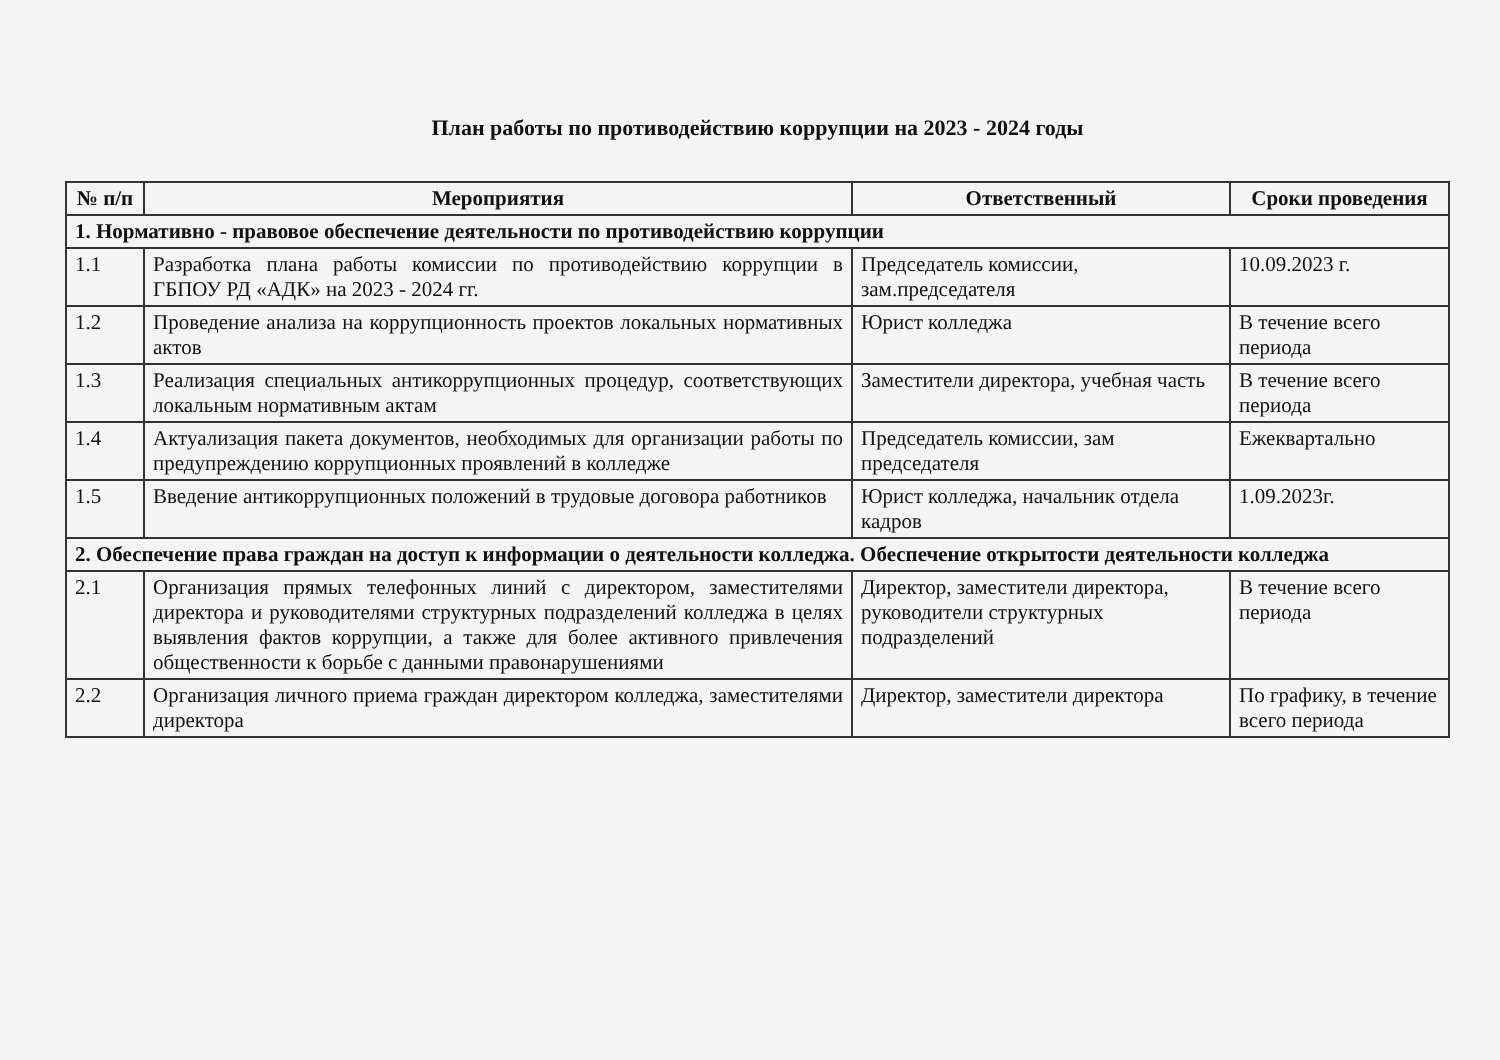План работы по противодействию коррупции на 2023 - 2024 годы
| № п/п | Мероприятия | Ответственный | Сроки проведения |
| --- | --- | --- | --- |
| 1. Нормативно - правовое обеспечение деятельности по противодействию коррупции | | | |
| 1.1 | Разработка плана работы комиссии по противодействию коррупции в ГБПОУ РД «АДК» на 2023 - 2024 гг. | Председатель комиссии, зам.председателя | 10.09.2023 г. |
| 1.2 | Проведение анализа на коррупционность проектов локальных нормативных актов | Юрист колледжа | В течение всего периода |
| 1.3 | Реализация специальных антикоррупционных процедур, соответствующих локальным нормативным актам | Заместители директора, учебная часть | В течение всего периода |
| 1.4 | Актуализация пакета документов, необходимых для организации работы по предупреждению коррупционных проявлений в колледже | Председатель комиссии, зам председателя | Ежеквартально |
| 1.5 | Введение антикоррупционных положений в трудовые договора работников | Юрист колледжа, начальник отдела кадров | 1.09.2023г. |
| 2. Обеспечение права граждан на доступ к информации о деятельности колледжа. Обеспечение открытости деятельности колледжа | | | |
| 2.1 | Организация прямых телефонных линий с директором, заместителями директора и руководителями структурных подразделений колледжа в целях выявления фактов коррупции, а также для более активного привлечения общественности к борьбе с данными правонарушениями | Директор, заместители директора, руководители структурных подразделений | В течение всего периода |
| 2.2 | Организация личного приема граждан директором колледжа, заместителями директора | Директор, заместители директора | По графику, в течение всего периода |